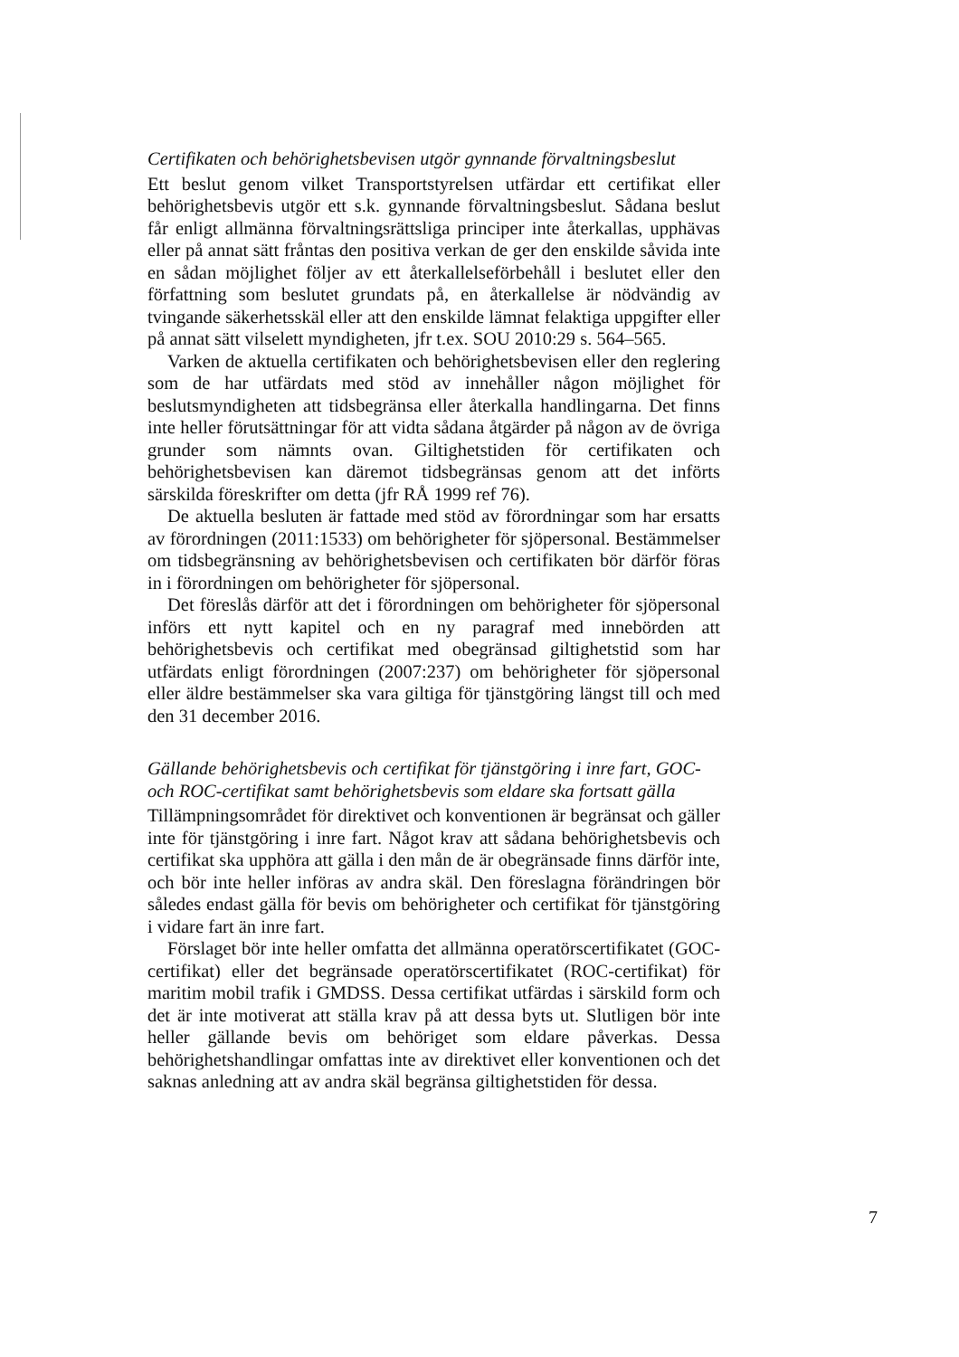Certifikaten och behörighetsbevisen utgör gynnande förvaltningsbeslut
Ett beslut genom vilket Transportstyrelsen utfärdar ett certifikat eller behörighetsbevis utgör ett s.k. gynnande förvaltningsbeslut. Sådana beslut får enligt allmänna förvaltningsrättsliga principer inte återkallas, upphävas eller på annat sätt fråntas den positiva verkan de ger den enskilde såvida inte en sådan möjlighet följer av ett återkallelseförbehåll i beslutet eller den författning som beslutet grundats på, en återkallelse är nödvändig av tvingande säkerhetsskäl eller att den enskilde lämnat felaktiga uppgifter eller på annat sätt vilselett myndigheten, jfr t.ex. SOU 2010:29 s. 564–565.
Varken de aktuella certifikaten och behörighetsbevisen eller den reglering som de har utfärdats med stöd av innehåller någon möjlighet för beslutsmyndigheten att tidsbegränsa eller återkalla handlingarna. Det finns inte heller förutsättningar för att vidta sådana åtgärder på någon av de övriga grunder som nämnts ovan. Giltighetstiden för certifikaten och behörighetsbevisen kan däremot tidsbegränsas genom att det införts särskilda föreskrifter om detta (jfr RÅ 1999 ref 76).
De aktuella besluten är fattade med stöd av förordningar som har ersatts av förordningen (2011:1533) om behörigheter för sjöpersonal. Bestämmelser om tidsbegränsning av behörighetsbevisen och certifikaten bör därför föras in i förordningen om behörigheter för sjöpersonal.
Det föreslås därför att det i förordningen om behörigheter för sjöpersonal införs ett nytt kapitel och en ny paragraf med innebörden att behörighetsbevis och certifikat med obegränsad giltighetstid som har utfärdats enligt förordningen (2007:237) om behörigheter för sjöpersonal eller äldre bestämmelser ska vara giltiga för tjänstgöring längst till och med den 31 december 2016.
Gällande behörighetsbevis och certifikat för tjänstgöring i inre fart, GOC- och ROC-certifikat samt behörighetsbevis som eldare ska fortsatt gälla
Tillämpningsområdet för direktivet och konventionen är begränsat och gäller inte för tjänstgöring i inre fart. Något krav att sådana behörighetsbevis och certifikat ska upphöra att gälla i den mån de är obegränsade finns därför inte, och bör inte heller införas av andra skäl. Den föreslagna förändringen bör således endast gälla för bevis om behörigheter och certifikat för tjänstgöring i vidare fart än inre fart.
Förslaget bör inte heller omfatta det allmänna operatörscertifikatet (GOC-certifikat) eller det begränsade operatörscertifikatet (ROC-certifikat) för maritim mobil trafik i GMDSS. Dessa certifikat utfärdas i särskild form och det är inte motiverat att ställa krav på att dessa byts ut. Slutligen bör inte heller gällande bevis om behöriget som eldare påverkas. Dessa behörighetshandlingar omfattas inte av direktivet eller konventionen och det saknas anledning att av andra skäl begränsa giltighetstiden för dessa.
7